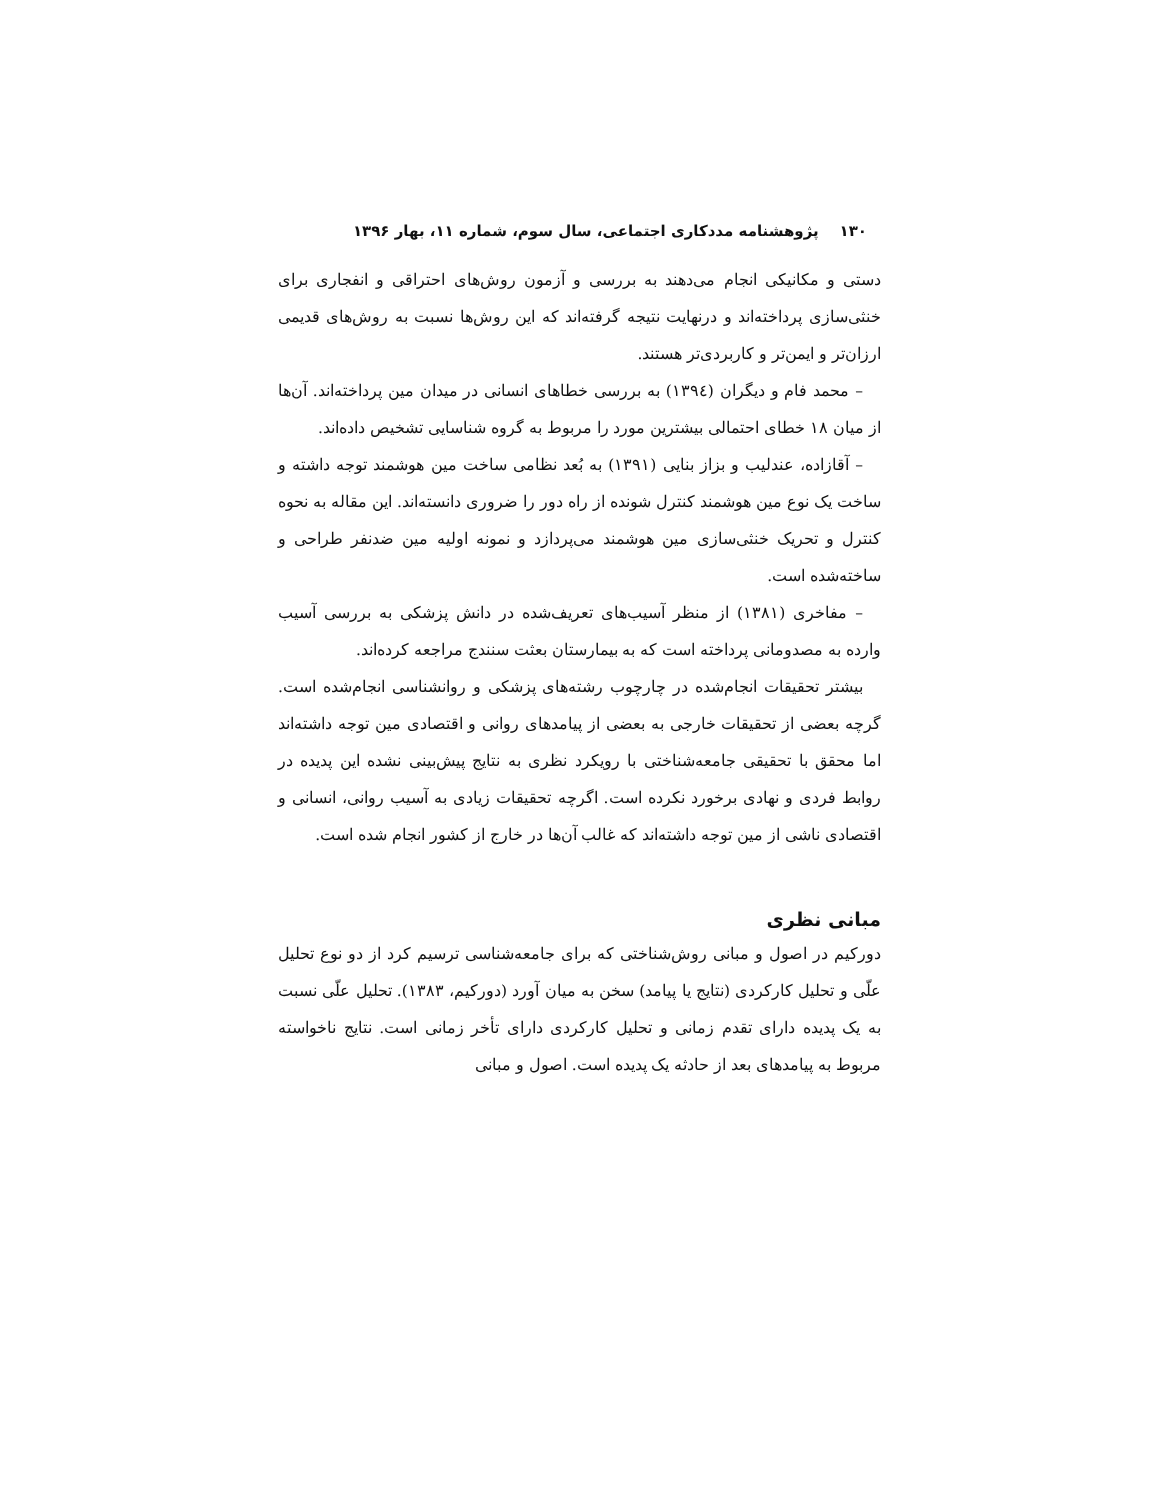۱۳۰ پژوهشنامه مددکاری اجتماعی، سال سوم، شماره ۱۱، بهار ۱۳۹۶
دستی و مکانیکی انجام می‌دهند به بررسی و آزمون روش‌های احتراقی و انفجاری برای خنثی‌سازی پرداخته‌اند و درنهایت نتیجه گرفته‌اند که این روش‌ها نسبت به روش‌های قدیمی ارزان‌تر و ایمن‌تر و کاربردی‌تر هستند.
– محمد فام و دیگران (۱۳۹٤) به بررسی خطاهای انسانی در میدان مین پرداخته‌اند. آن‌ها از میان ۱۸ خطای احتمالی بیشترین مورد را مربوط به گروه شناسایی تشخیص داده‌اند.
– آقازاده، عندلیب و بزاز بنایی (۱۳۹۱) به بُعد نظامی ساخت مین هوشمند توجه داشته و ساخت یک نوع مین هوشمند کنترل شونده از راه دور را ضروری دانسته‌اند. این مقاله به نحوه کنترل و تحریک خنثی‌سازی مین هوشمند می‌پردازد و نمونه اولیه مین ضدنفر طراحی و ساخته‌شده است.
– مفاخری (۱۳۸۱) از منظر آسیب‌های تعریف‌شده در دانش پزشکی به بررسی آسیب وارده به مصدومانی پرداخته است که به بیمارستان بعثت سنندج مراجعه کرده‌اند.
بیشتر تحقیقات انجام‌شده در چارچوب رشته‌های پزشکی و روانشناسی انجام‌شده است. گرچه بعضی از تحقیقات خارجی به بعضی از پیامدهای روانی و اقتصادی مین توجه داشته‌اند اما محقق با تحقیقی جامعه‌شناختی با رویکرد نظری به نتایج پیش‌بینی نشده این پدیده در روابط فردی و نهادی برخورد نکرده است. اگرچه تحقیقات زیادی به آسیب روانی، انسانی و اقتصادی ناشی از مین توجه داشته‌اند که غالب آن‌ها در خارج از کشور انجام شده است.
مبانی نظری
دورکیم در اصول و مبانی روش‌شناختی که برای جامعه‌شناسی ترسیم کرد از دو نوع تحلیل علّی و تحلیل کارکردی (نتایج یا پیامد) سخن به میان آورد (دورکیم، ۱۳۸۳). تحلیل علّی نسبت به یک پدیده دارای تقدم زمانی و تحلیل کارکردی دارای تأخر زمانی است. نتایج ناخواسته مربوط به پیامدهای بعد از حادثه یک پدیده است. اصول و مبانی